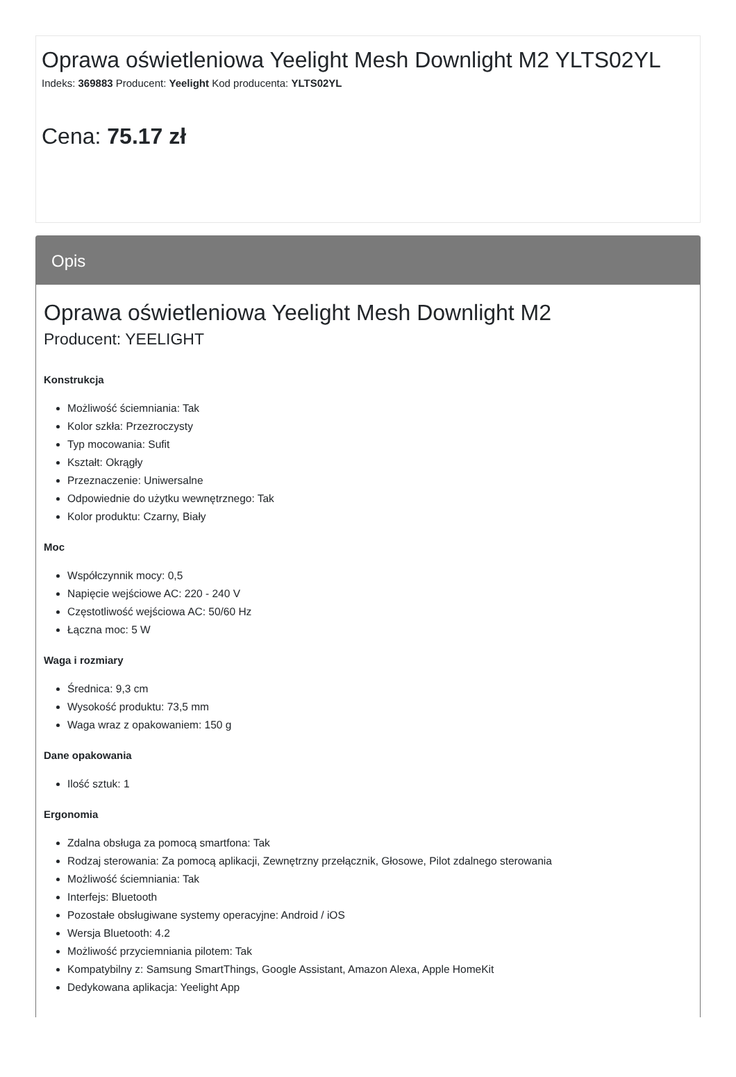Oprawa oświetleniowa Yeelight Mesh Downlight M2 YLTS02YL
Indeks: 369883 Producent: Yeelight Kod producenta: YLTS02YL
Cena: 75.17 zł
Opis
Oprawa oświetleniowa Yeelight Mesh Downlight M2
Producent: YEELIGHT
Konstrukcja
Możliwość ściemniania: Tak
Kolor szkła: Przezroczysty
Typ mocowania: Sufit
Kształt: Okrągły
Przeznaczenie: Uniwersalne
Odpowiednie do użytku wewnętrznego: Tak
Kolor produktu: Czarny, Biały
Moc
Współczynnik mocy: 0,5
Napięcie wejściowe AC: 220 - 240 V
Częstotliwość wejściowa AC: 50/60 Hz
Łączna moc: 5 W
Waga i rozmiary
Średnica: 9,3 cm
Wysokość produktu: 73,5 mm
Waga wraz z opakowaniem: 150 g
Dane opakowania
Ilość sztuk: 1
Ergonomia
Zdalna obsługa za pomocą smartfona: Tak
Rodzaj sterowania: Za pomocą aplikacji, Zewnętrzny przełącznik, Głosowe, Pilot zdalnego sterowania
Możliwość ściemniania: Tak
Interfejs: Bluetooth
Pozostałe obsługiwane systemy operacyjne: Android / iOS
Wersja Bluetooth: 4.2
Możliwość przyciemniania pilotem: Tak
Kompatybilny z: Samsung SmartThings, Google Assistant, Amazon Alexa, Apple HomeKit
Dedykowana aplikacja: Yeelight App